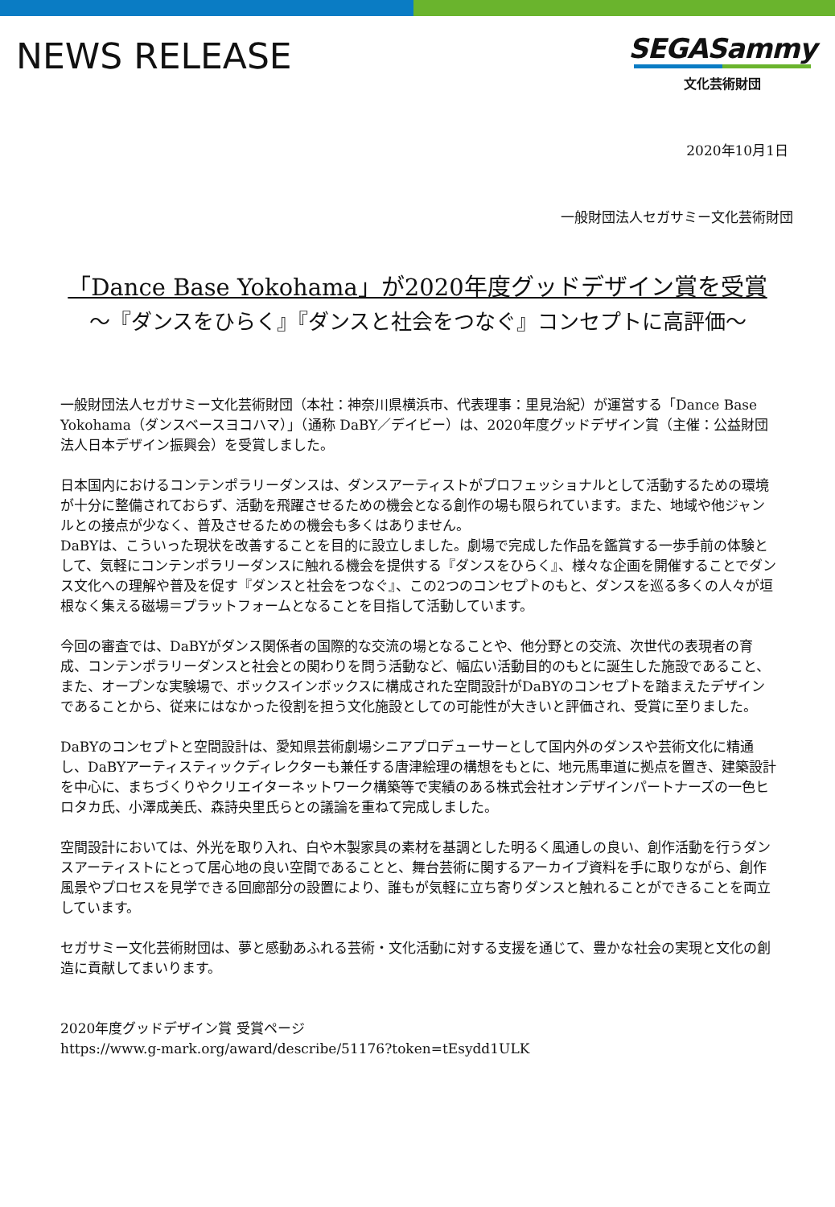NEWS RELEASE
SEGASammy
文化芸術財団
2020年10月1日
一般財団法人セガサミー文化芸術財団
「Dance Base Yokohama」が2020年度グッドデザイン賞を受賞
～『ダンスをひらく』『ダンスと社会をつなぐ』コンセプトに高評価～
一般財団法人セガサミー文化芸術財団（本社：神奈川県横浜市、代表理事：里見治紀）が運営する「Dance Base Yokohama（ダンスベースヨコハマ）」（通称 DaBY／デイビー）は、2020年度グッドデザイン賞（主催：公益財団法人日本デザイン振興会）を受賞しました。
日本国内におけるコンテンポラリーダンスは、ダンスアーティストがプロフェッショナルとして活動するための環境が十分に整備されておらず、活動を飛躍させるための機会となる創作の場も限られています。また、地域や他ジャンルとの接点が少なく、普及させるための機会も多くはありません。
DaBYは、こういった現状を改善することを目的に設立しました。劇場で完成した作品を鑑賞する一歩手前の体験として、気軽にコンテンポラリーダンスに触れる機会を提供する『ダンスをひらく』、様々な企画を開催することでダンス文化への理解や普及を促す『ダンスと社会をつなぐ』、この2つのコンセプトのもと、ダンスを巡る多くの人々が垣根なく集える磁場＝プラットフォームとなることを目指して活動しています。
今回の審査では、DaBYがダンス関係者の国際的な交流の場となることや、他分野との交流、次世代の表現者の育成、コンテンポラリーダンスと社会との関わりを問う活動など、幅広い活動目的のもとに誕生した施設であること、また、オープンな実験場で、ボックスインボックスに構成された空間設計がDaBYのコンセプトを踏まえたデザインであることから、従来にはなかった役割を担う文化施設としての可能性が大きいと評価され、受賞に至りました。
DaBYのコンセプトと空間設計は、愛知県芸術劇場シニアプロデューサーとして国内外のダンスや芸術文化に精通し、DaBYアーティスティックディレクターも兼任する唐津絵理の構想をもとに、地元馬車道に拠点を置き、建築設計を中心に、まちづくりやクリエイターネットワーク構築等で実績のある株式会社オンデザインパートナーズの一色ヒロタカ氏、小澤成美氏、森詩央里氏らとの議論を重ねて完成しました。
空間設計においては、外光を取り入れ、白や木製家具の素材を基調とした明るく風通しの良い、創作活動を行うダンスアーティストにとって居心地の良い空間であることと、舞台芸術に関するアーカイブ資料を手に取りながら、創作風景やプロセスを見学できる回廊部分の設置により、誰もが気軽に立ち寄りダンスと触れることができることを両立しています。
セガサミー文化芸術財団は、夢と感動あふれる芸術・文化活動に対する支援を通じて、豊かな社会の実現と文化の創造に貢献してまいります。
2020年度グッドデザイン賞 受賞ページ
https://www.g-mark.org/award/describe/51176?token=tEsydd1ULK